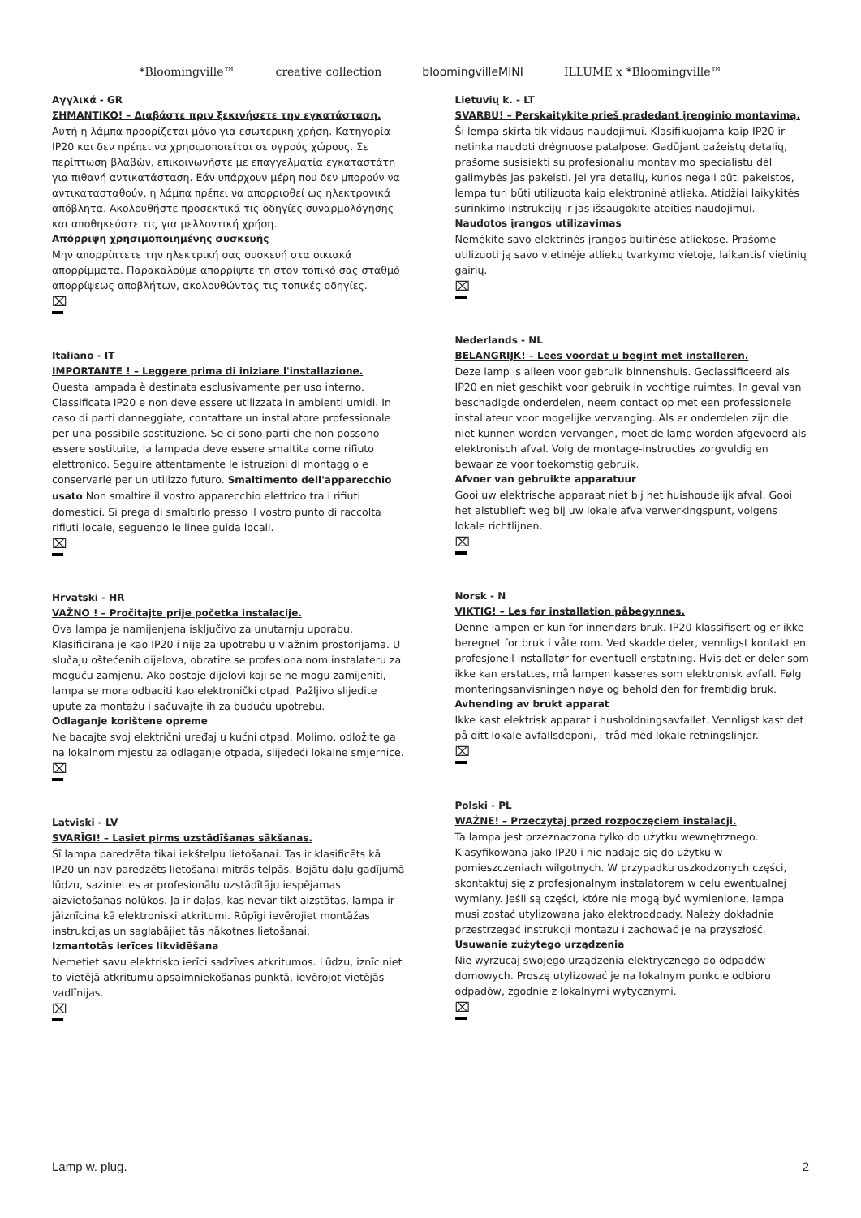*Bloomingville™ creative collection bloomingvilleMINI ILLUME x *Bloomingville™
Αγγλικά - GR
ΣΗΜΑΝΤΙΚΟ! – Διαβάστε πριν ξεκινήσετε την εγκατάσταση.
Αυτή η λάμπα προορίζεται μόνο για εσωτερική χρήση. Κατηγορία IP20 και δεν πρέπει να χρησιμοποιείται σε υγρούς χώρους. Σε περίπτωση βλαβών, επικοινωνήστε με επαγγελματία εγκαταστάτη για πιθανή αντικατάσταση. Εάν υπάρχουν μέρη που δεν μπορούν να αντικατασταθούν, η λάμπα πρέπει να απορριφθεί ως ηλεκτρονικά απόβλητα. Ακολουθήστε προσεκτικά τις οδηγίες συναρμολόγησης και αποθηκεύστε τις για μελλοντική χρήση.
Απόρριψη χρησιμοποιημένης συσκευής
Μην απορρίπτετε την ηλεκτρική σας συσκευή στα οικιακά απορρίμματα. Παρακαλούμε απορρίψτε τη στον τοπικό σας σταθμό απορρίψεως αποβλήτων, ακολουθώντας τις τοπικές οδηγίες.
⌧
Italiano - IT
IMPORTANTE ! – Leggere prima di iniziare l'installazione.
Questa lampada è destinata esclusivamente per uso interno. Classificata IP20 e non deve essere utilizzata in ambienti umidi. In caso di parti danneggiate, contattare un installatore professionale per una possibile sostituzione. Se ci sono parti che non possono essere sostituite, la lampada deve essere smaltita come rifiuto elettronico. Seguire attentamente le istruzioni di montaggio e conservarle per un utilizzo futuro. Smaltimento dell'apparecchio usato Non smaltire il vostro apparecchio elettrico tra i rifiuti domestici. Si prega di smaltirlo presso il vostro punto di raccolta rifiuti locale, seguendo le linee guida locali.
⌧
Hrvatski - HR
VAŽNO ! – Pročitajte prije početka instalacije.
Ova lampa je namijenjena isključivo za unutarnju uporabu. Klasificirana je kao IP20 i nije za upotrebu u vlažnim prostorijama. U slučaju oštećenih dijelova, obratite se profesionalnom instalateru za moguću zamjenu. Ako postoje dijelovi koji se ne mogu zamijeniti, lampa se mora odbaciti kao elektronički otpad. Pažljivo slijedite upute za montažu i sačuvajte ih za buduću upotrebu.
Odlaganje korištene opreme
Ne bacajte svoj električni uređaj u kućni otpad. Molimo, odložite ga na lokalnom mjestu za odlaganje otpada, slijedeći lokalne smjernice.
⌧
Latviski - LV
SVARĪGI! – Lasiet pirms uzstādīšanas sākšanas.
Šī lampa paredzēta tikai iekštelpu lietošanai. Tas ir klasificēts kā IP20 un nav paredzēts lietošanai mitrās telpās. Bojātu daļu gadījumā lūdzu, sazinieties ar profesionālu uzstādītāju iespējamas aizvietošanas nolūkos. Ja ir daļas, kas nevar tikt aizstātas, lampa ir jāiznīcina kā elektroniski atkritumi. Rūpīgi ievērojiet montāžas instrukcijas un saglabājiet tās nākotnes lietošanai.
Izmantotās ierīces likvidēšana
Nemetiet savu elektrisko ierīci sadzīves atkritumos. Lūdzu, iznīciniet to vietējā atkritumu apsaimniekošanas punktā, ievērojot vietējās vadlīnijas.
⌧
Lietuvių k. - LT
SVARBU! – Perskaitykite prieš pradedant įrenginio montavimą.
Ši lempa skirta tik vidaus naudojimui. Klasifikuojama kaip IP20 ir netinka naudoti drėgnuose patalpose. Gadūjant pažeistų detalių, prašome susisiekti su profesionaliu montavimo specialistu dėl galimybės jas pakeisti. Jei yra detalių, kurios negali būti pakeistos, lempa turi būti utilizuota kaip elektroninė atlieka. Atidžiai laikykitės surinkimo instrukcijų ir jas išsaugokite ateities naudojimui.
Naudotos įrangos utilizavimas
Nemėkite savo elektrinės įrangos buitinėse atliekose. Prašome utilizuoti ją savo vietinėje atliekų tvarkymo vietoje, laikantisf vietinių gairių.
⌧
Nederlands - NL
BELANGRIJK! – Lees voordat u begint met installeren.
Deze lamp is alleen voor gebruik binnenshuis. Geclassificeerd als IP20 en niet geschikt voor gebruik in vochtige ruimtes. In geval van beschadigde onderdelen, neem contact op met een professionele installateur voor mogelijke vervanging. Als er onderdelen zijn die niet kunnen worden vervangen, moet de lamp worden afgevoerd als elektronisch afval. Volg de montage-instructies zorgvuldig en bewaar ze voor toekomstig gebruik.
Afvoer van gebruikte apparatuur
Gooi uw elektrische apparaat niet bij het huishoudelijk afval. Gooi het alstublieft weg bij uw lokale afvalverwerkingspunt, volgens lokale richtlijnen.
⌧
Norsk - N
VIKTIG! – Les før installation påbegynnes.
Denne lampen er kun for innendørs bruk. IP20-klassifisert og er ikke beregnet for bruk i våte rom. Ved skadde deler, vennligst kontakt en profesjonell installatør for eventuell erstatning. Hvis det er deler som ikke kan erstattes, må lampen kasseres som elektronisk avfall. Følg monteringsanvisningen nøye og behold den for fremtidig bruk.
Avhending av brukt apparat
Ikke kast elektrisk apparat i husholdningsavfallet. Vennligst kast det på ditt lokale avfallsdeponi, i tråd med lokale retningslinjer.
⌧
Polski - PL
WAŻNE! – Przeczytaj przed rozpoczęciem instalacji.
Ta lampa jest przeznaczona tylko do użytku wewnętrznego. Klasyfikowana jako IP20 i nie nadaje się do użytku w pomieszczeniach wilgotnych. W przypadku uszkodzonych części, skontaktuj się z profesjonalnym instalatorem w celu ewentualnej wymiany. Jeśli są części, które nie mogą być wymienione, lampa musi zostać utylizowana jako elektroodpady. Należy dokładnie przestrzegać instrukcji montażu i zachować je na przyszłość.
Usuwanie zużytego urządzenia
Nie wyrzucaj swojego urządzenia elektrycznego do odpadów domowych. Proszę utylizować je na lokalnym punkcie odbioru odpadów, zgodnie z lokalnymi wytycznymi.
⌧
Lamp w. plug. 2